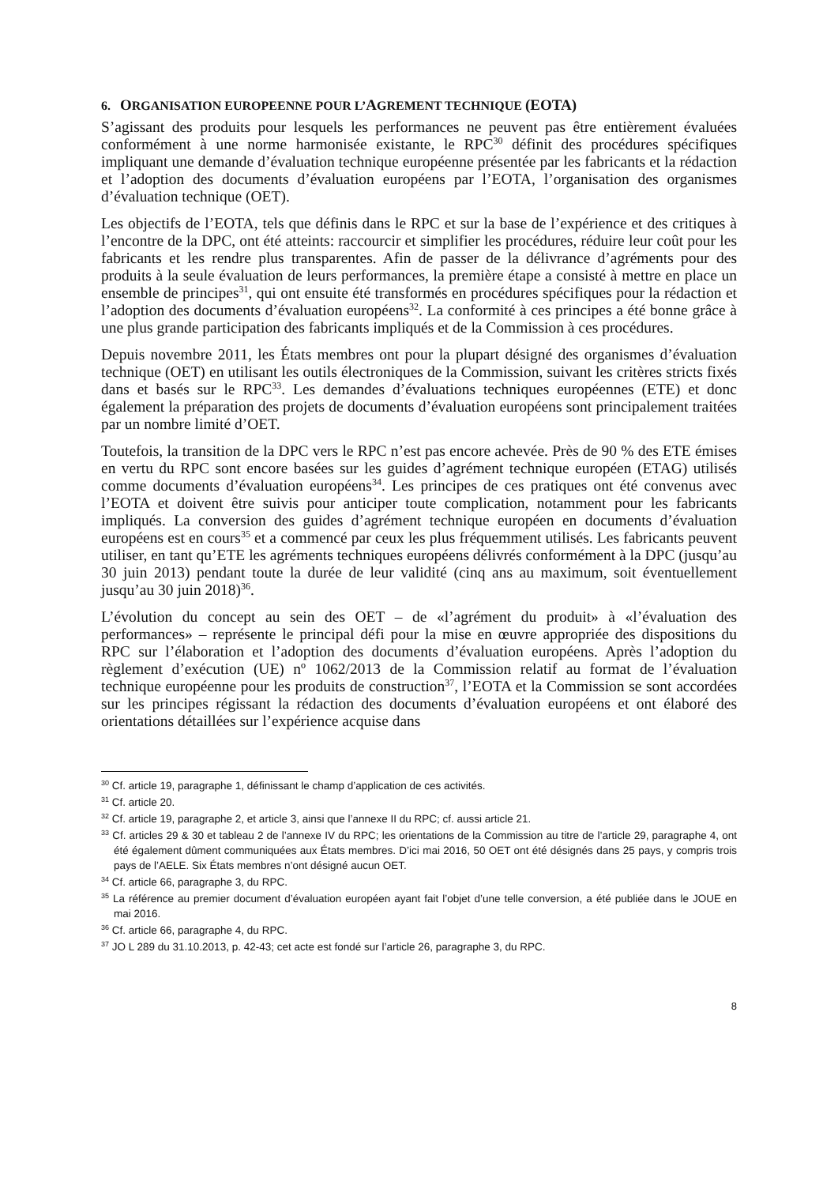6. ORGANISATION EUROPEENNE POUR L’AGREMENT TECHNIQUE (EOTA)
S’agissant des produits pour lesquels les performances ne peuvent pas être entièrement évaluées conformément à une norme harmonisée existante, le RPC<sup>30</sup> définit des procédures spécifiques impliquant une demande d’évaluation technique européenne présentée par les fabricants et la rédaction et l’adoption des documents d’évaluation européens par l’EOTA, l’organisation des organismes d’évaluation technique (OET).
Les objectifs de l’EOTA, tels que définis dans le RPC et sur la base de l’expérience et des critiques à l’encontre de la DPC, ont été atteints: raccourcir et simplifier les procédures, réduire leur coût pour les fabricants et les rendre plus transparentes. Afin de passer de la délivrance d’agréments pour des produits à la seule évaluation de leurs performances, la première étape a consisté à mettre en place un ensemble de principes<sup>31</sup>, qui ont ensuite été transformés en procédures spécifiques pour la rédaction et l’adoption des documents d’évaluation européens<sup>32</sup>. La conformité à ces principes a été bonne grâce à une plus grande participation des fabricants impliqués et de la Commission à ces procédures.
Depuis novembre 2011, les États membres ont pour la plupart désigné des organismes d’évaluation technique (OET) en utilisant les outils électroniques de la Commission, suivant les critères stricts fixés dans et basés sur le RPC<sup>33</sup>. Les demandes d’évaluations techniques européennes (ETE) et donc également la préparation des projets de documents d’évaluation européens sont principalement traitées par un nombre limité d’OET.
Toutefois, la transition de la DPC vers le RPC n’est pas encore achevée. Près de 90 % des ETE émises en vertu du RPC sont encore basées sur les guides d’agrément technique européen (ETAG) utilisés comme documents d’évaluation européens<sup>34</sup>. Les principes de ces pratiques ont été convenus avec l’EOTA et doivent être suivis pour anticiper toute complication, notamment pour les fabricants impliqués. La conversion des guides d’agrément technique européen en documents d’évaluation européens est en cours<sup>35</sup> et a commencé par ceux les plus fréquemment utilisés. Les fabricants peuvent utiliser, en tant qu’ETE les agréments techniques européens délivrés conformément à la DPC (jusqu’au 30 juin 2013) pendant toute la durée de leur validité (cinq ans au maximum, soit éventuellement jusqu’au 30 juin 2018)<sup>36</sup>.
L’évolution du concept au sein des OET – de «l’agrément du produit» à «l’évaluation des performances» – représente le principal défi pour la mise en œuvre appropriée des dispositions du RPC sur l’élaboration et l’adoption des documents d’évaluation européens. Après l’adoption du règlement d’exécution (UE) nº 1062/2013 de la Commission relatif au format de l’évaluation technique européenne pour les produits de construction<sup>37</sup>, l’EOTA et la Commission se sont accordées sur les principes régissant la rédaction des documents d’évaluation européens et ont élaboré des orientations détaillées sur l’expérience acquise dans
<sup>30</sup> Cf. article 19, paragraphe 1, définissant le champ d’application de ces activités.
<sup>31</sup> Cf. article 20.
<sup>32</sup> Cf. article 19, paragraphe 2, et article 3, ainsi que l’annexe II du RPC; cf. aussi article 21.
<sup>33</sup> Cf. articles 29 & 30 et tableau 2 de l’annexe IV du RPC; les orientations de la Commission au titre de l’article 29, paragraphe 4, ont été également dûment communiquées aux États membres. D’ici mai 2016, 50 OET ont été désignés dans 25 pays, y compris trois pays de l’AELE. Six États membres n’ont désigné aucun OET.
<sup>34</sup> Cf. article 66, paragraphe 3, du RPC.
<sup>35</sup> La référence au premier document d’évaluation européen ayant fait l’objet d’une telle conversion, a été publiée dans le JOUE en mai 2016.
<sup>36</sup> Cf. article 66, paragraphe 4, du RPC.
<sup>37</sup> JO L 289 du 31.10.2013, p. 42-43; cet acte est fondé sur l’article 26, paragraphe 3, du RPC.
8